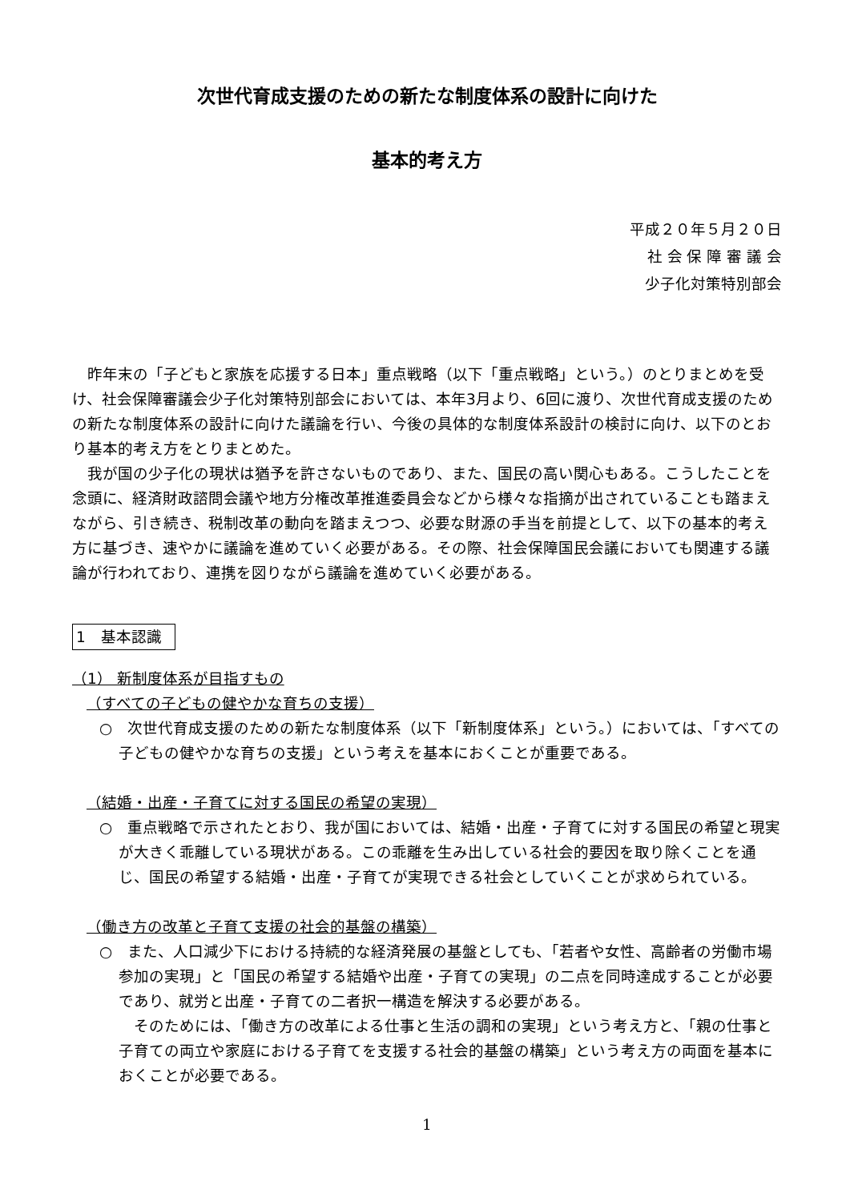次世代育成支援のための新たな制度体系の設計に向けた
基本的考え方
平成２０年５月２０日
社 会 保 障 審 議 会
少子化対策特別部会
昨年末の「子どもと家族を応援する日本」重点戦略（以下「重点戦略」という。）のとりまとめを受け、社会保障審議会少子化対策特別部会においては、本年3月より、6回に渡り、次世代育成支援のための新たな制度体系の設計に向けた議論を行い、今後の具体的な制度体系設計の検討に向け、以下のとおり基本的考え方をとりまとめた。
我が国の少子化の現状は猶予を許さないものであり、また、国民の高い関心もある。こうしたことを念頭に、経済財政諮問会議や地方分権改革推進委員会などから様々な指摘が出されていることも踏まえながら、引き続き、税制改革の動向を踏まえつつ、必要な財源の手当を前提として、以下の基本的考え方に基づき、速やかに議論を進めていく必要がある。その際、社会保障国民会議においても関連する議論が行われており、連携を図りながら議論を進めていく必要がある。
1　基本認識
（1） 新制度体系が目指すもの
（すべての子どもの健やかな育ちの支援）
○　次世代育成支援のための新たな制度体系（以下「新制度体系」という。）においては、「すべての子どもの健やかな育ちの支援」という考えを基本におくことが重要である。
（結婚・出産・子育てに対する国民の希望の実現）
○　重点戦略で示されたとおり、我が国においては、結婚・出産・子育てに対する国民の希望と現実が大きく乖離している現状がある。この乖離を生み出している社会的要因を取り除くことを通じ、国民の希望する結婚・出産・子育てが実現できる社会としていくことが求められている。
（働き方の改革と子育て支援の社会的基盤の構築）
○　また、人口減少下における持続的な経済発展の基盤としても、「若者や女性、高齢者の労働市場参加の実現」と「国民の希望する結婚や出産・子育ての実現」の二点を同時達成することが必要であり、就労と出産・子育ての二者択一構造を解決する必要がある。
そのためには、「働き方の改革による仕事と生活の調和の実現」という考え方と、「親の仕事と子育ての両立や家庭における子育てを支援する社会的基盤の構築」という考え方の両面を基本におくことが必要である。
1